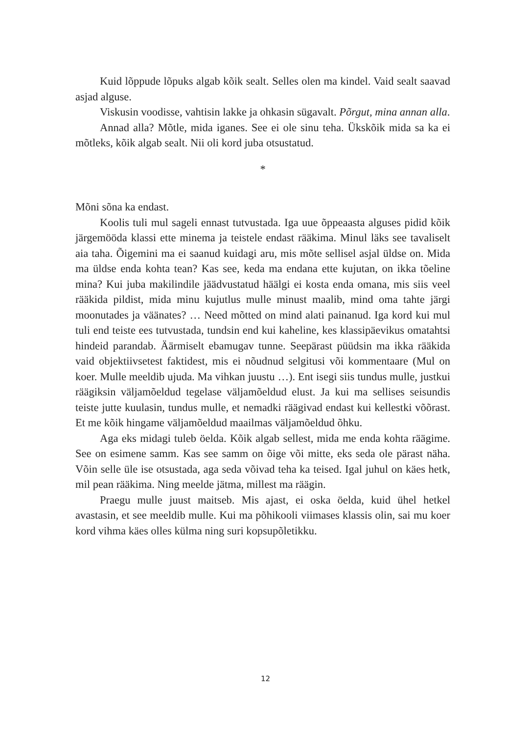Kuid lõppude lõpuks algab kõik sealt. Selles olen ma kindel. Vaid sealt saavad asjad alguse.
Viskusin voodisse, vahtisin lakke ja ohkasin sügavalt. Põrgut, mina annan alla.
Annad alla? Mõtle, mida iganes. See ei ole sinu teha. Ükskõik mida sa ka ei mõtleks, kõik algab sealt. Nii oli kord juba otsustatud.
*
Mõni sõna ka endast.
Koolis tuli mul sageli ennast tutvustada. Iga uue õppeaasta alguses pidid kõik järgemööda klassi ette minema ja teistele endast rääkima. Minul läks see tavaliselt aia taha. Õigemini ma ei saanud kuidagi aru, mis mõte sellisel asjal üldse on. Mida ma üldse enda kohta tean? Kas see, keda ma endana ette kujutan, on ikka tõeline mina? Kui juba makilindile jäädvustatud häälgi ei kosta enda omana, mis siis veel rääkida pildist, mida minu kujutlus mulle minust maalib, mind oma tahte järgi moonutades ja väänates? … Need mõtted on mind alati painanud. Iga kord kui mul tuli end teiste ees tutvustada, tundsin end kui kaheline, kes klassipäevikus omatahtsi hindeid parandab. Äärmiselt ebamugav tunne. Seepärast püüdsin ma ikka rääkida vaid objektiivsetest faktidest, mis ei nõudnud selgitusi või kommentaare (Mul on koer. Mulle meeldib ujuda. Ma vihkan juustu …). Ent isegi siis tundus mulle, justkui räägiksin väljamõeldud tegelase väljamõeldud elust. Ja kui ma sellises seisundis teiste jutte kuulasin, tundus mulle, et nemadki räägivad endast kui kellestki võõrast. Et me kõik hingame väljamõeldud maailmas väljamõeldud õhku.
Aga eks midagi tuleb öelda. Kõik algab sellest, mida me enda kohta räägime. See on esimene samm. Kas see samm on õige või mitte, eks seda ole pärast näha. Võin selle üle ise otsustada, aga seda võivad teha ka teised. Igal juhul on käes hetk, mil pean rääkima. Ning meelde jätma, millest ma räägin.
Praegu mulle juust maitseb. Mis ajast, ei oska öelda, kuid ühel hetkel avastasin, et see meeldib mulle. Kui ma põhikooli viimases klassis olin, sai mu koer kord vihma käes olles külma ning suri kopsupõletikku.
12